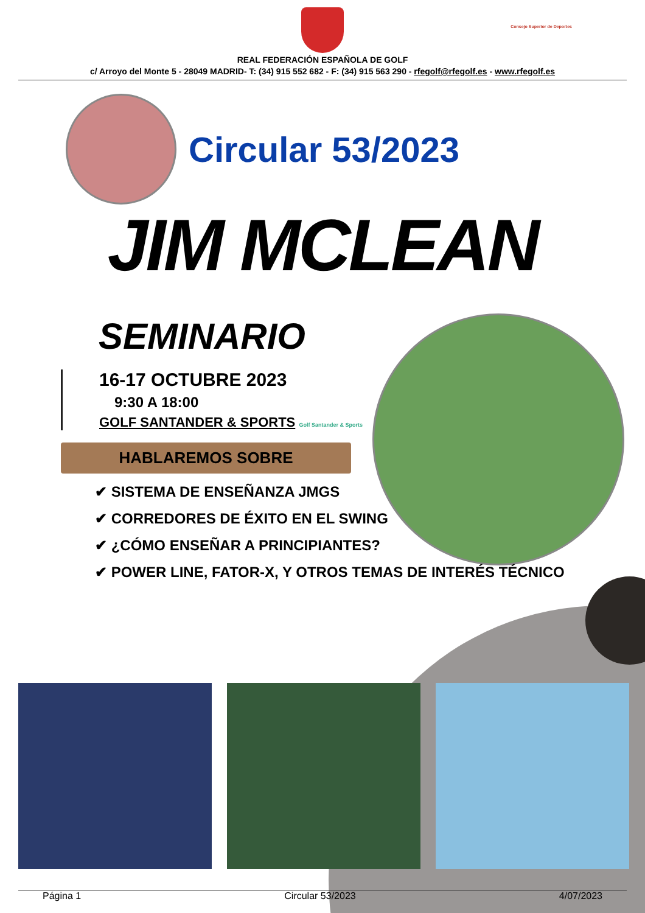Consejo Superior de Deportes
REAL FEDERACIÓN ESPAÑOLA DE GOLF
c/ Arroyo del Monte 5 - 28049 MADRID- T: (34) 915 552 682 - F: (34) 915 563 290 - rfegolf@rfegolf.es - www.rfegolf.es
Circular 53/2023
JIM MCLEAN
SEMINARIO
16-17 OCTUBRE 2023
9:30 A 18:00
GOLF SANTANDER & SPORTS Golf Santander & Sports
HABLAREMOS SOBRE
✔ SISTEMA DE ENSEÑANZA JMGS
✔ CORREDORES DE ÉXITO EN EL SWING
✔ ¿CÓMO ENSEÑAR A PRINCIPIANTES?
✔ POWER LINE, FATOR-X, Y OTROS TEMAS DE INTERÉS TÉCNICO
Página 1 Circular 53/2023 4/07/2023